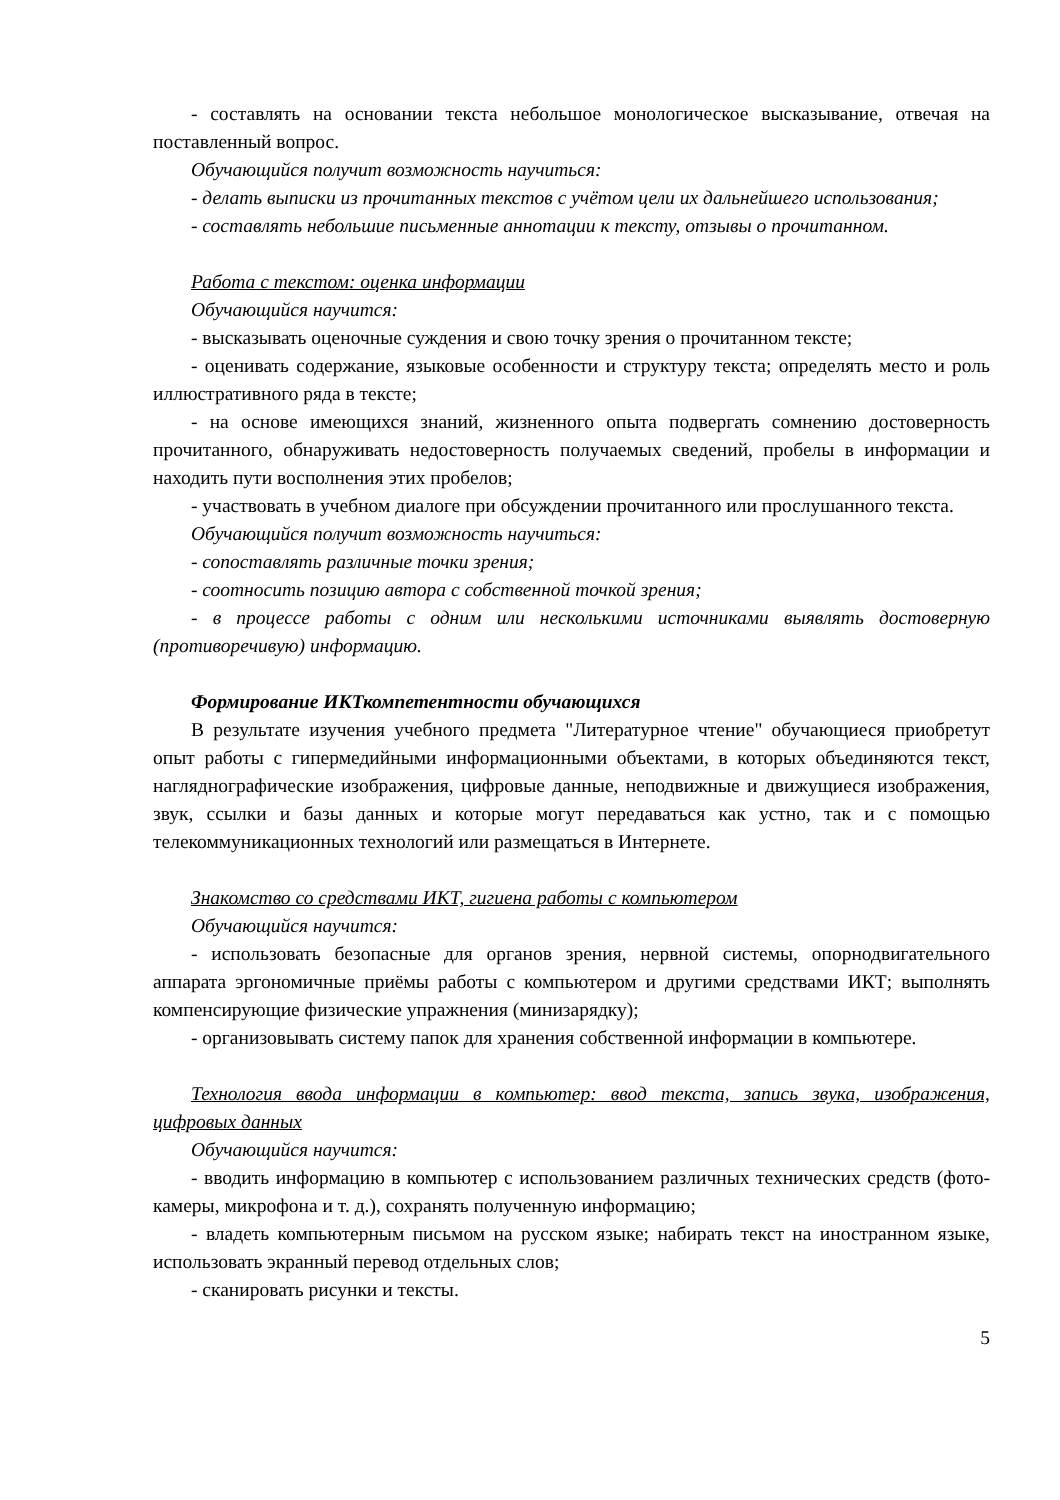- составлять на основании текста небольшое монологическое высказывание, отвечая на поставленный вопрос.
Обучающийся получит возможность научиться:
- делать выписки из прочитанных текстов с учётом цели их дальнейшего использования;
- составлять небольшие письменные аннотации к тексту, отзывы о прочитанном.
Работа с текстом: оценка информации
Обучающийся научится:
- высказывать оценочные суждения и свою точку зрения о прочитанном тексте;
- оценивать содержание, языковые особенности и структуру текста; определять место и роль иллюстративного ряда в тексте;
- на основе имеющихся знаний, жизненного опыта подвергать сомнению достоверность прочитанного, обнаруживать недостоверность получаемых сведений, пробелы в информации и находить пути восполнения этих пробелов;
- участвовать в учебном диалоге при обсуждении прочитанного или прослушанного текста.
Обучающийся получит возможность научиться:
- сопоставлять различные точки зрения;
- соотносить позицию автора с собственной точкой зрения;
- в процессе работы с одним или несколькими источниками выявлять достоверную (противоречивую) информацию.
Формирование ИКТкомпетентности обучающихся
В результате изучения учебного предмета "Литературное чтение" обучающиеся приобретут опыт работы с гипермедийными информационными объектами, в которых объединяются текст, наглядно­графические изображения, цифровые данные, неподвижные и движущиеся изображения, звук, ссылки и базы данных и которые могут передаваться как устно, так и с помощью телекоммуникационных технологий или размещаться в Интернете.
Знакомство со средствами ИКТ, гигиена работы с компьютером
Обучающийся научится:
- использовать безопасные для органов зрения, нервной системы, опорно­двигательного аппарата эргономичные приёмы работы с компьютером и другими средствами ИКТ; выполнять компенсирующие физические упражнения (мини­зарядку);
- организовывать систему папок для хранения собственной информации в компьютере.
Технология ввода информации в компьютер: ввод текста, запись звука, изображения, цифровых данных
Обучающийся научится:
- вводить информацию в компьютер с использованием различных технических средств (фото­камеры, микрофона и т. д.), сохранять полученную информацию;
- владеть компьютерным письмом на русском языке; набирать текст на иностранном языке, использовать экранный перевод отдельных слов;
- сканировать рисунки и тексты.
5